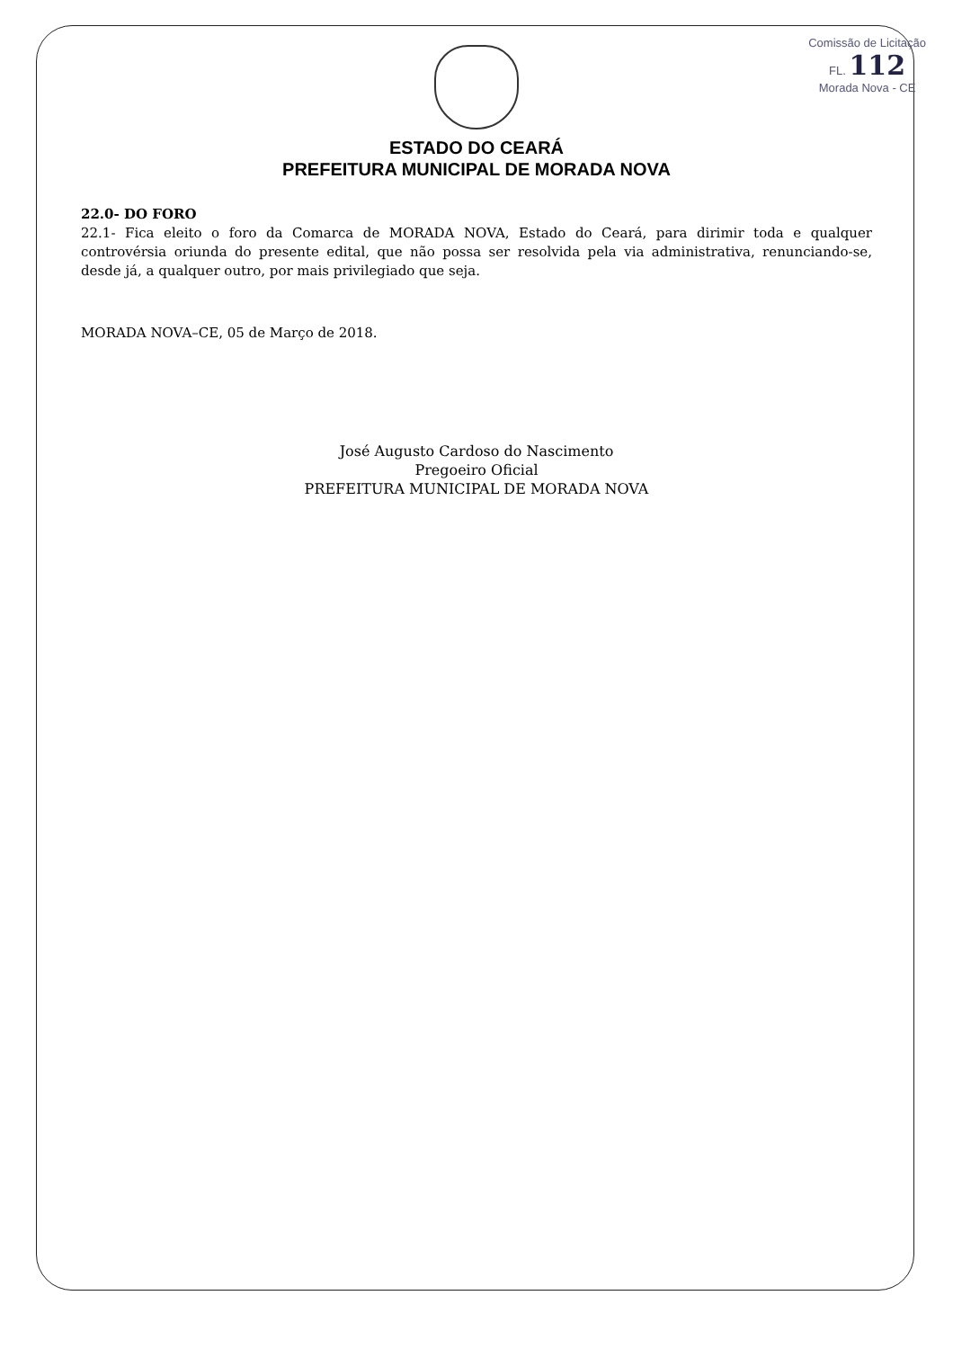Comissão de Licitação
FL. 112
Morada Nova - CE
ESTADO DO CEARÁ
PREFEITURA MUNICIPAL DE MORADA NOVA
22.0- DO FORO
22.1- Fica eleito o foro da Comarca de MORADA NOVA, Estado do Ceará, para dirimir toda e qualquer controvérsia oriunda do presente edital, que não possa ser resolvida pela via administrativa, renunciando-se, desde já, a qualquer outro, por mais privilegiado que seja.
MORADA NOVA–CE, 05 de Março de 2018.
José Augusto Cardoso do Nascimento
Pregoeiro Oficial
PREFEITURA MUNICIPAL DE MORADA NOVA